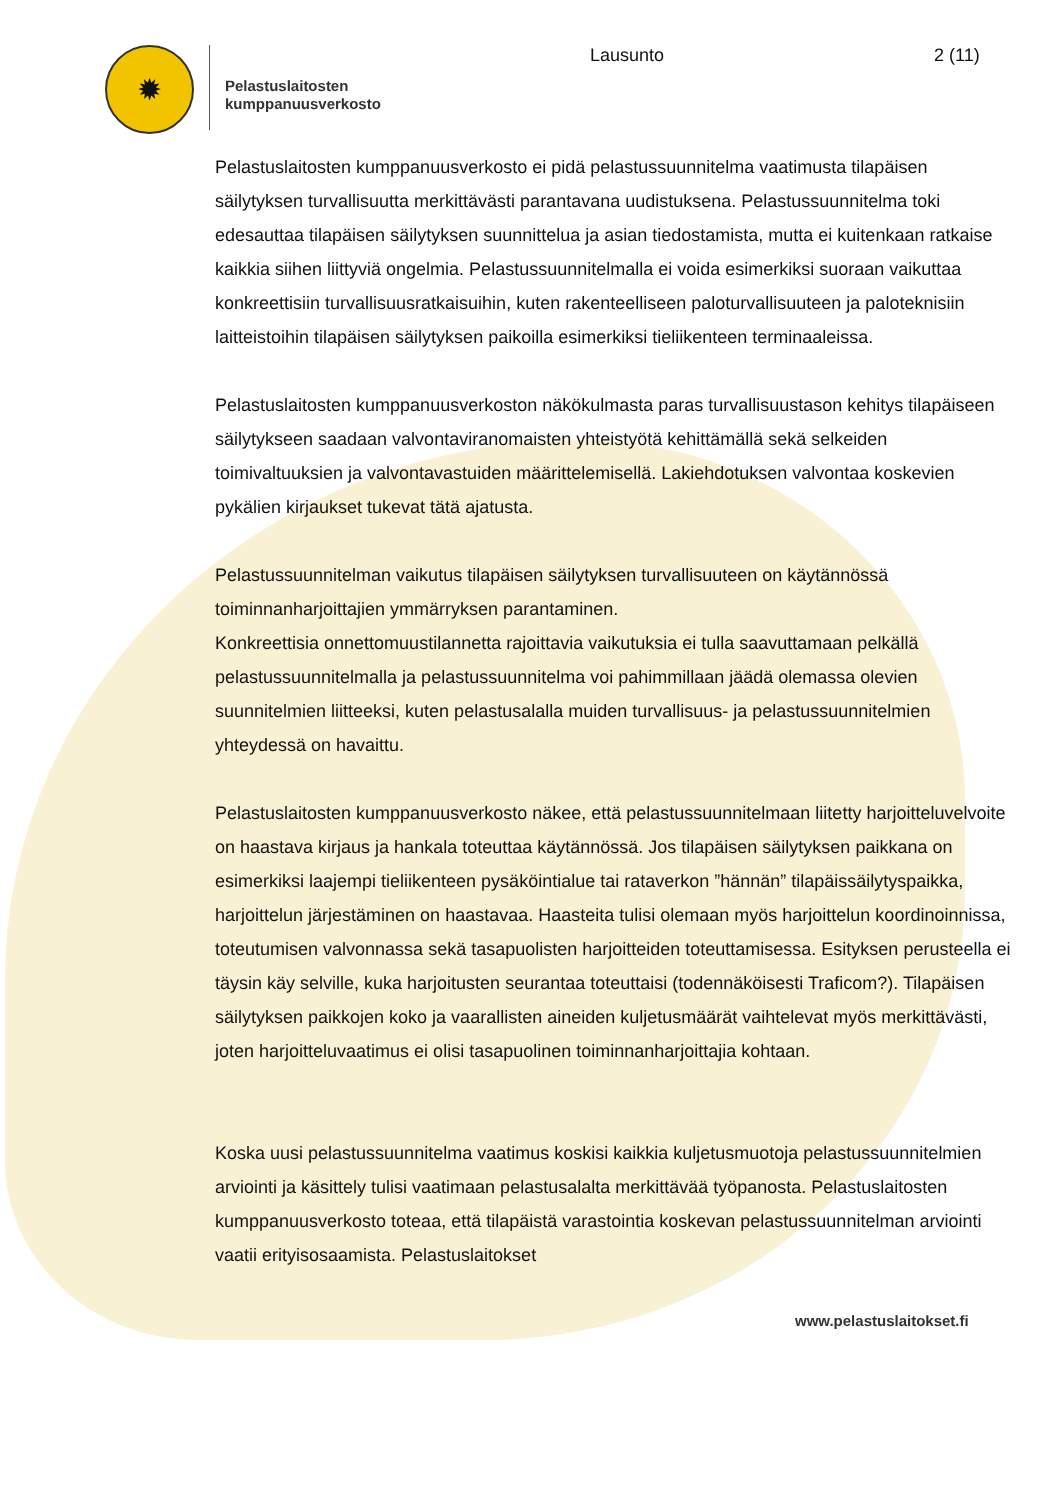✹
Pelastuslaitosten kumppanuusverkosto
Lausunto 2 (11)
Pelastuslaitosten kumppanuusverkosto ei pidä pelastussuunnitelma vaatimusta tilapäisen säilytyksen turvallisuutta merkittävästi parantavana uudistuksena. Pelastussuunnitelma toki edesauttaa tilapäisen säilytyksen suunnittelua ja asian tiedostamista, mutta ei kuitenkaan ratkaise kaikkia siihen liittyviä ongelmia. Pelastussuunnitelmalla ei voida esimerkiksi suoraan vaikuttaa konkreettisiin turvallisuusratkaisuihin, kuten rakenteelliseen paloturvallisuuteen ja paloteknisiin laitteistoihin tilapäisen säilytyksen paikoilla esimerkiksi tieliikenteen terminaaleissa.
Pelastuslaitosten kumppanuusverkoston näkökulmasta paras turvallisuustason kehitys tilapäiseen säilytykseen saadaan valvontaviranomaisten yhteistyötä kehittämällä sekä selkeiden toimivaltuuksien ja valvontavastuiden määrittelemisellä. Lakiehdotuksen valvontaa koskevien pykälien kirjaukset tukevat tätä ajatusta.
Pelastussuunnitelman vaikutus tilapäisen säilytyksen turvallisuuteen on käytännössä toiminnanharjoittajien ymmärryksen parantaminen.
Konkreettisia onnettomuustilannetta rajoittavia vaikutuksia ei tulla saavuttamaan pelkällä pelastussuunnitelmalla ja pelastussuunnitelma voi pahimmillaan jäädä olemassa olevien suunnitelmien liitteeksi, kuten pelastusalalla muiden turvallisuus- ja pelastussuunnitelmien yhteydessä on havaittu.
Pelastuslaitosten kumppanuusverkosto näkee, että pelastussuunnitelmaan liitetty harjoitteluvelvoite on haastava kirjaus ja hankala toteuttaa käytännössä. Jos tilapäisen säilytyksen paikkana on esimerkiksi laajempi tieliikenteen pysäköintialue tai rataverkon ”hännän” tilapäissäilytyspaikka, harjoittelun järjestäminen on haastavaa. Haasteita tulisi olemaan myös harjoittelun koordinoinnissa, toteutumisen valvonnassa sekä tasapuolisten harjoitteiden toteuttamisessa. Esityksen perusteella ei täysin käy selville, kuka harjoitusten seurantaa toteuttaisi (todennäköisesti Traficom?). Tilapäisen säilytyksen paikkojen koko ja vaarallisten aineiden kuljetusmäärät vaihtelevat myös merkittävästi, joten harjoitteluvaatimus ei olisi tasapuolinen toiminnanharjoittajia kohtaan.
Koska uusi pelastussuunnitelma vaatimus koskisi kaikkia kuljetusmuotoja pelastussuunnitelmien arviointi ja käsittely tulisi vaatimaan pelastusalalta merkittävää työpanosta. Pelastuslaitosten kumppanuusverkosto toteaa, että tilapäistä varastointia koskevan pelastussuunnitelman arviointi vaatii erityisosaamista. Pelastuslaitokset
www.pelastuslaitokset.fi